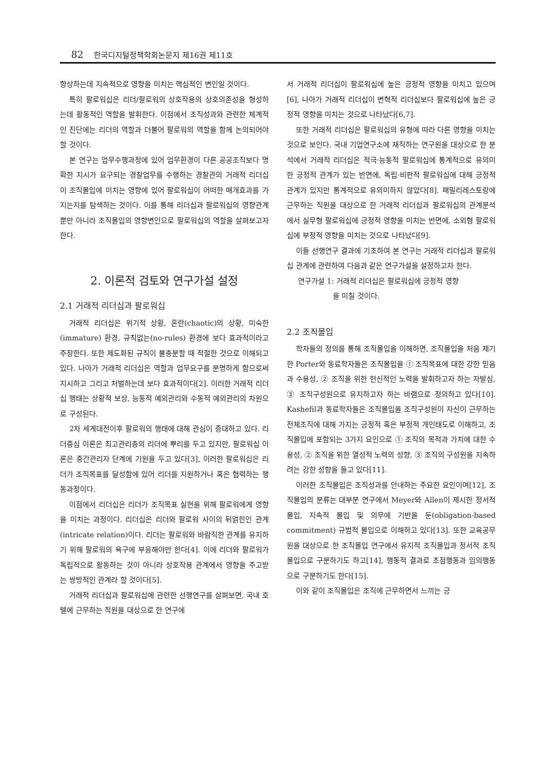82 한국디지털정책학회논문지 제16권 제11호
향상하는데 지속적으로 영향을 미치는 핵심적인 변인일 것이다.
특히 팔로워십은 리더/팔로워의 상호작용의 상호의존성을 형성하는데 활동적인 역할을 발휘한다. 이점에서 조직성과와 관련한 체계적인 진단에는 리더의 역할과 더불어 팔로워의 역할을 함께 논의되어야 할 것이다.
본 연구는 업무수행과정에 있어 업무환경이 다른 공공조직보다 명확한 지시가 요구되는 경찰업무를 수행하는 경찰관의 거래적 리더십이 조직몰입에 미치는 영향에 있어 팔로워십이 어떠한 매개효과를 가지는지를 탐색하는 것이다. 이를 통해 리더십과 팔로워십의 영향관계뿐만 아니라 조직몰입의 영향변인으로 팔로워십의 역할을 살펴보고자 한다.
2. 이론적 검토와 연구가설 설정
2.1 거래적 리더십과 팔로워십
거래적 리더십은 위기적 상황, 혼란(chaotic)의 상황, 미숙한(immature) 환경, 규칙없는(no-rules) 환경에 보다 효과적이라고 주장한다. 또한 제도화된 규칙이 불충분할 때 적절한 것으로 이해되고 있다. 나아가 거래적 리더십은 역할과 업무요구를 분명하게 함으로써 지시하고 그리고 처벌하는데 보다 효과적이다[2]. 이러한 거래적 리더십 행태는 상황적 보상, 능동적 예외관리와 수동적 예외관리의 차원으로 구성된다.
2차 세계대전이후 팔로워의 행태에 대해 관심이 증대하고 있다. 리더중심 이론은 최고관리층의 리더에 뿌리를 두고 있지만, 팔로워십 이론은 중간관리자 단계에 기원을 두고 있다[3], 이러한 팔로워십은 리더가 조직목표를 달성함에 있어 리더를 지원하거나 혹은 협력하는 행동과정이다.
이점에서 리더십은 리더가 조직목표 실현을 위해 팔로워에게 영향을 미치는 과정이다. 리더십은 리더와 팔로워 사이의 뒤얽힌인 관계(intricate relation)이다. 리더는 팔로워와 바람직한 관계를 유지하기 위해 팔로워의 욕구에 부응해야만 한다[4]. 이에 리더와 팔로워가 독립적으로 활동하는 것이 아니라 상호작용 관계에서 영향을 주고받는 쌍방적인 관계라 할 것이다[5].
거래적 리더십과 팔로워십에 관련한 선행연구를 살펴보면, 국내 호텔에 근무하는 직원을 대상으로 한 연구에
서 거래적 리더십이 팔로워십에 높은 긍정적 영향을 미치고 있으며[6], 나아가 거래적 리더십이 변혁적 리더십보다 팔로워십에 높은 긍정적 영향을 미치는 것으로 나타났다[6,7].
또한 거래적 리더십은 팔로워십의 유형에 따라 다른 영향을 미치는 것으로 보인다. 국내 기업연구소에 재직하는 연구원을 대상으로 한 분석에서 거래적 리더십은 적극·능동적 팔로워십에 통계적으로 유의미한 긍정적 관계가 있는 반면에, 독립·비판적 팔로워십에 대해 긍정적 관계가 있지만 통계적으로 유의미하지 않았다[8]. 패밀리레스토랑에 근무하는 직원을 대상으로 한 거래적 리더십과 팔로워십의 관계분석에서 실무형 팔로워십에 긍정적 영향을 미치는 반면에, 소외형 팔로워십에 부정적 영향을 미치는 것으로 나타났다[9].
이들 선행연구 결과에 기초하여 본 연구는 거래적 리더십과 팔로워십 관계에 관련하여 다음과 같은 연구가설을 설정하고자 한다.
연구가설 1: 거래적 리더십은 팔로워십에 긍정적 영향
을 미칠 것이다.
2.2 조직몰입
학자들의 정의를 통해 조직몰입을 이해하면, 조직몰입을 처음 제기한 Porter와 동료학자들은 조직몰입을 ① 조직목표에 대한 강한 믿음과 수용성, ② 조직을 위한 헌신적인 노력을 발휘하고자 하는 자발심, ③ 조직구성원으로 유지하고자 하는 바램으로 정의하고 있다[10]. Kashefil과 동료학자들은 조직몰입을 조직구성원이 자신이 근무하는 전체조직에 대해 가지는 긍정적 혹은 부정적 개인태도로 이해하고, 조직몰입에 포함되는 3가지 요인으로 ① 조직의 목적과 가치에 대한 수용성, ② 조직을 위한 열성적 노력의 성향, ③ 조직의 구성원을 지속하려는 강한 성향을 들고 있다[11].
이러한 조직몰입은 조직성과를 안내하는 주요한 요인이며[12], 조직몰입의 분류는 대부분 연구에서 Meyer와 Allen이 제시한 정서적 몰입, 지속적 몰입 및 의무에 기반을 둔(obligation-based commitment) 규범적 몰입으로 이해하고 있다[13]. 또한 교육공무원을 대상으로 한 조직몰입 연구에서 유지적 조직몰입과 정서적 조직몰입으로 구분하기도 하고[14], 행동적 결과로 초점행동과 임의행동으로 구분하기도 한다[15].
이와 같이 조직몰입은 조직에 근무하면서 느끼는 긍